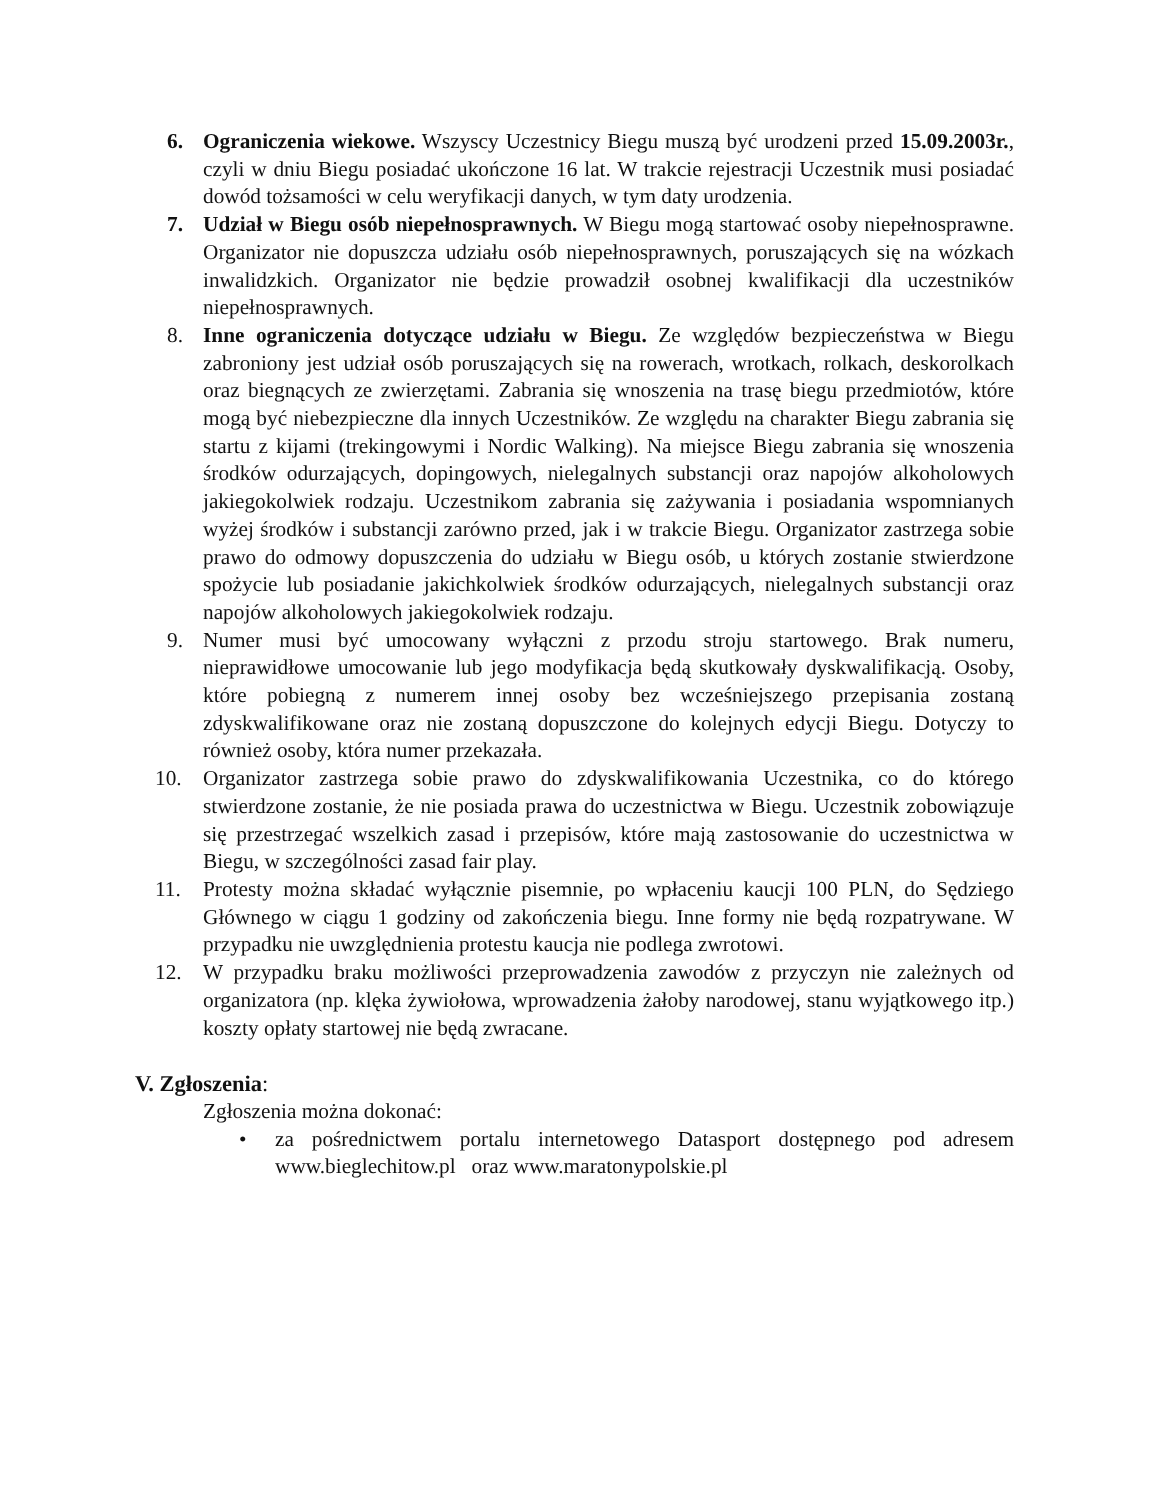6. Ograniczenia wiekowe. Wszyscy Uczestnicy Biegu muszą być urodzeni przed 15.09.2003r., czyli w dniu Biegu posiadać ukończone 16 lat. W trakcie rejestracji Uczestnik musi posiadać dowód tożsamości w celu weryfikacji danych, w tym daty urodzenia.
7. Udział w Biegu osób niepełnosprawnych. W Biegu mogą startować osoby niepełnosprawne. Organizator nie dopuszcza udziału osób niepełnosprawnych, poruszających się na wózkach inwalidzkich. Organizator nie będzie prowadził osobnej kwalifikacji dla uczestników niepełnosprawnych.
8. Inne ograniczenia dotyczące udziału w Biegu. Ze względów bezpieczeństwa w Biegu zabroniony jest udział osób poruszających się na rowerach, wrotkach, rolkach, deskorolkach oraz biegnących ze zwierzętami. Zabrania się wnoszenia na trasę biegu przedmiotów, które mogą być niebezpieczne dla innych Uczestników. Ze względu na charakter Biegu zabrania się startu z kijami (trekingowymi i Nordic Walking). Na miejsce Biegu zabrania się wnoszenia środków odurzających, dopingowych, nielegalnych substancji oraz napojów alkoholowych jakiegokolwiek rodzaju. Uczestnikom zabrania się zażywania i posiadania wspomnianych wyżej środków i substancji zarówno przed, jak i w trakcie Biegu. Organizator zastrzega sobie prawo do odmowy dopuszczenia do udziału w Biegu osób, u których zostanie stwierdzone spożycie lub posiadanie jakichkolwiek środków odurzających, nielegalnych substancji oraz napojów alkoholowych jakiegokolwiek rodzaju.
9. Numer musi być umocowany wyłączni z przodu stroju startowego. Brak numeru, nieprawidłowe umocowanie lub jego modyfikacja będą skutkowały dyskwalifikacją. Osoby, które pobiegną z numerem innej osoby bez wcześniejszego przepisania zostaną zdyskwalifikowane oraz nie zostaną dopuszczone do kolejnych edycji Biegu. Dotyczy to również osoby, która numer przekazała.
10. Organizator zastrzega sobie prawo do zdyskwalifikowania Uczestnika, co do którego stwierdzone zostanie, że nie posiada prawa do uczestnictwa w Biegu. Uczestnik zobowiązuje się przestrzegać wszelkich zasad i przepisów, które mają zastosowanie do uczestnictwa w Biegu, w szczególności zasad fair play.
11. Protesty można składać wyłącznie pisemnie, po wpłaceniu kaucji 100 PLN, do Sędziego Głównego w ciągu 1 godziny od zakończenia biegu. Inne formy nie będą rozpatrywane. W przypadku nie uwzględnienia protestu kaucja nie podlega zwrotowi.
12. W przypadku braku możliwości przeprowadzenia zawodów z przyczyn nie zależnych od organizatora (np. klęka żywiołowa, wprowadzenia żałoby narodowej, stanu wyjątkowego itp.) koszty opłaty startowej nie będą zwracane.
V. Zgłoszenia:
Zgłoszenia można dokonać:
• za pośrednictwem portalu internetowego Datasport dostępnego pod adresem www.bieglechitow.pl oraz www.maratonypolskie.pl